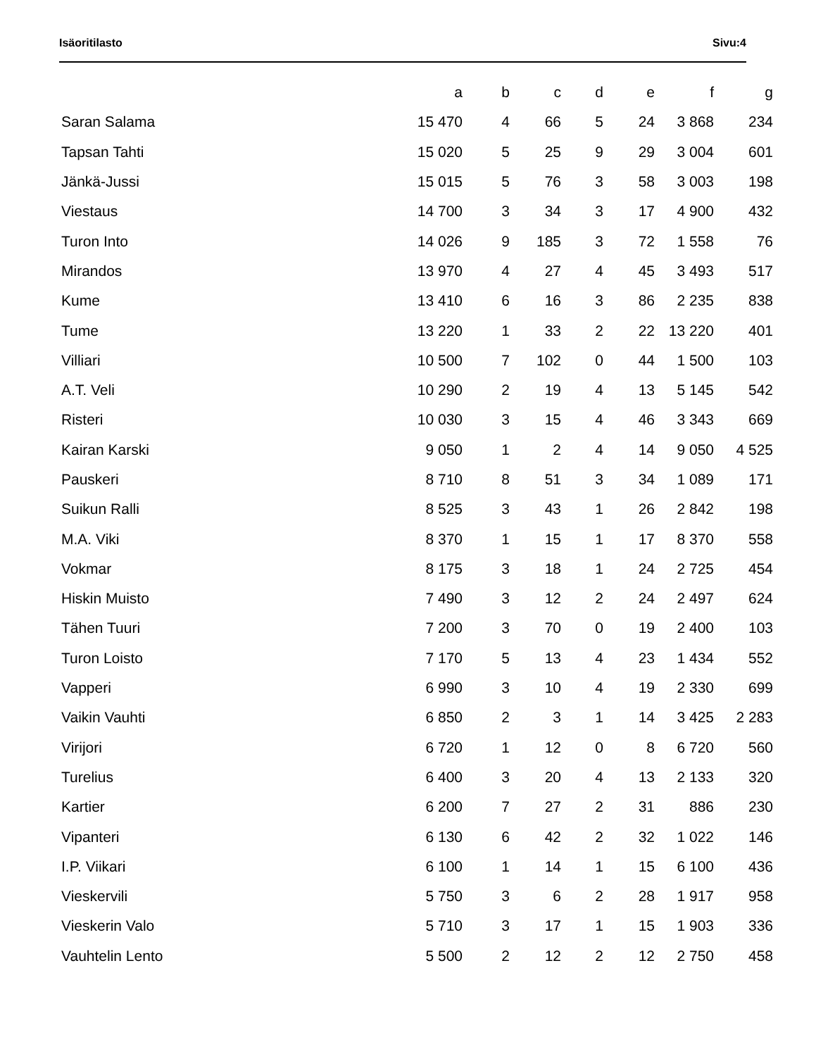Isäoritilasto Sivu:4
| | a | b | c | d | e | f | g |
| --- | --- | --- | --- | --- | --- | --- | --- |
| Saran Salama | 15 470 | 4 | 66 | 5 | 24 | 3 868 | 234 |
| Tapsan Tahti | 15 020 | 5 | 25 | 9 | 29 | 3 004 | 601 |
| Jänkä-Jussi | 15 015 | 5 | 76 | 3 | 58 | 3 003 | 198 |
| Viestaus | 14 700 | 3 | 34 | 3 | 17 | 4 900 | 432 |
| Turon Into | 14 026 | 9 | 185 | 3 | 72 | 1 558 | 76 |
| Mirandos | 13 970 | 4 | 27 | 4 | 45 | 3 493 | 517 |
| Kume | 13 410 | 6 | 16 | 3 | 86 | 2 235 | 838 |
| Tume | 13 220 | 1 | 33 | 2 | 22 | 13 220 | 401 |
| Villiari | 10 500 | 7 | 102 | 0 | 44 | 1 500 | 103 |
| A.T. Veli | 10 290 | 2 | 19 | 4 | 13 | 5 145 | 542 |
| Risteri | 10 030 | 3 | 15 | 4 | 46 | 3 343 | 669 |
| Kairan Karski | 9 050 | 1 | 2 | 4 | 14 | 9 050 | 4 525 |
| Pauskeri | 8 710 | 8 | 51 | 3 | 34 | 1 089 | 171 |
| Suikun Ralli | 8 525 | 3 | 43 | 1 | 26 | 2 842 | 198 |
| M.A. Viki | 8 370 | 1 | 15 | 1 | 17 | 8 370 | 558 |
| Vokmar | 8 175 | 3 | 18 | 1 | 24 | 2 725 | 454 |
| Hiskin Muisto | 7 490 | 3 | 12 | 2 | 24 | 2 497 | 624 |
| Tähen Tuuri | 7 200 | 3 | 70 | 0 | 19 | 2 400 | 103 |
| Turon Loisto | 7 170 | 5 | 13 | 4 | 23 | 1 434 | 552 |
| Vapperi | 6 990 | 3 | 10 | 4 | 19 | 2 330 | 699 |
| Vaikin Vauhti | 6 850 | 2 | 3 | 1 | 14 | 3 425 | 2 283 |
| Virijori | 6 720 | 1 | 12 | 0 | 8 | 6 720 | 560 |
| Turelius | 6 400 | 3 | 20 | 4 | 13 | 2 133 | 320 |
| Kartier | 6 200 | 7 | 27 | 2 | 31 | 886 | 230 |
| Vipanteri | 6 130 | 6 | 42 | 2 | 32 | 1 022 | 146 |
| I.P. Viikari | 6 100 | 1 | 14 | 1 | 15 | 6 100 | 436 |
| Vieskervili | 5 750 | 3 | 6 | 2 | 28 | 1 917 | 958 |
| Vieskerin Valo | 5 710 | 3 | 17 | 1 | 15 | 1 903 | 336 |
| Vauhtelin Lento | 5 500 | 2 | 12 | 2 | 12 | 2 750 | 458 |